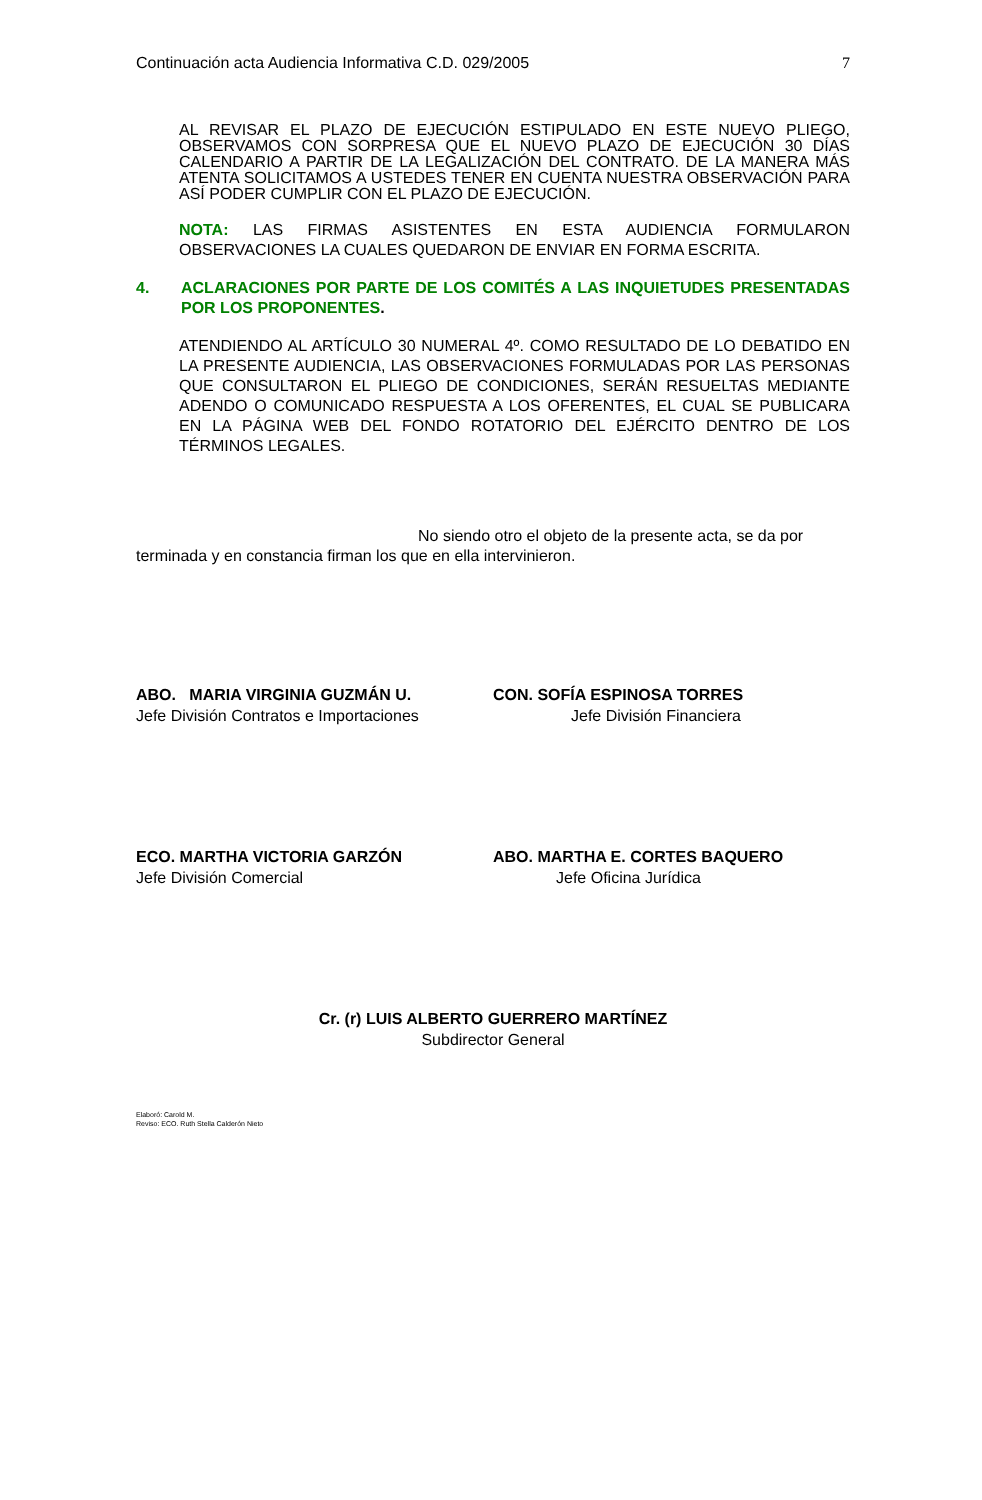Continuación acta Audiencia Informativa C.D. 029/2005 7
AL REVISAR EL PLAZO DE EJECUCIÓN ESTIPULADO EN ESTE NUEVO PLIEGO, OBSERVAMOS CON SORPRESA QUE EL NUEVO PLAZO DE EJECUCIÓN 30 DÍAS CALENDARIO A PARTIR DE LA LEGALIZACIÓN DEL CONTRATO. DE LA MANERA MÁS ATENTA SOLICITAMOS A USTEDES TENER EN CUENTA NUESTRA OBSERVACIÓN PARA ASÍ PODER CUMPLIR CON EL PLAZO DE EJECUCIÓN.
NOTA: LAS FIRMAS ASISTENTES EN ESTA AUDIENCIA FORMULARON OBSERVACIONES LA CUALES QUEDARON DE ENVIAR EN FORMA ESCRITA.
4. ACLARACIONES POR PARTE DE LOS COMITÉS A LAS INQUIETUDES PRESENTADAS POR LOS PROPONENTES.
ATENDIENDO AL ARTÍCULO 30 NUMERAL 4º. COMO RESULTADO DE LO DEBATIDO EN LA PRESENTE AUDIENCIA, LAS OBSERVACIONES FORMULADAS POR LAS PERSONAS QUE CONSULTARON EL PLIEGO DE CONDICIONES, SERÁN RESUELTAS MEDIANTE ADENDO O COMUNICADO RESPUESTA A LOS OFERENTES, EL CUAL SE PUBLICARA EN LA PÁGINA WEB DEL FONDO ROTATORIO DEL EJÉRCITO DENTRO DE LOS TÉRMINOS LEGALES.
No siendo otro el objeto de la presente acta, se da por terminada y en constancia firman los que en ella intervinieron.
ABO. MARIA VIRGINIA GUZMÁN U.
Jefe División Contratos e Importaciones
CON. SOFÍA ESPINOSA TORRES
Jefe División Financiera
ECO. MARTHA VICTORIA GARZÓN
Jefe División Comercial
ABO. MARTHA E. CORTES BAQUERO
Jefe Oficina Jurídica
Cr. (r) LUIS ALBERTO GUERRERO MARTÍNEZ
Subdirector General
Elaboró: Carold M.
Reviso: ECO. Ruth Stella Calderón Nieto